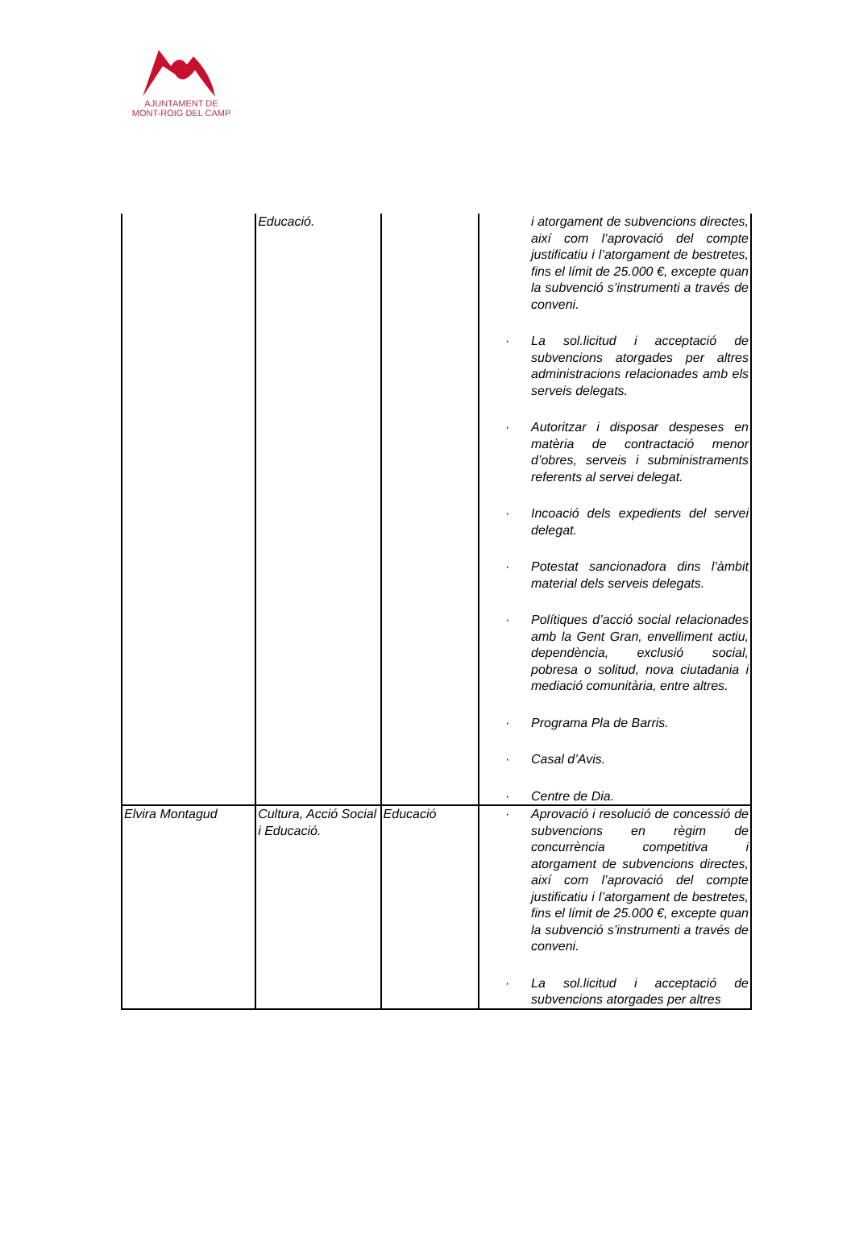AJUNTAMENT DE
MONT-ROIG DEL CAMP
| | Educació. | | i atorgament de subvencions directes, així com l’aprovació del compte justificatiu i l’atorgament de bestretes, fins el límit de 25.000 €, excepte quan la subvenció s’instrumenti a través de conveni. · La sol.licitud i acceptació de subvencions atorgades per altres administracions relacionades amb els serveis delegats. · Autoritzar i disposar despeses en matèria de contractació menor d’obres, serveis i subministraments referents al servei delegat. · Incoació dels expedients del servei delegat. · Potestat sancionadora dins l’àmbit material dels serveis delegats. · Polítiques d’acció social relacionades amb la Gent Gran, envelliment actiu, dependència, exclusió social, pobresa o solitud, nova ciutadania i mediació comunitària, entre altres. · Programa Pla de Barris. · Casal d’Avis. · Centre de Dia. |
| Elvira Montagud | Cultura, Acció Social i Educació. | Educació | · Aprovació i resolució de concessió de subvencions en règim de concurrència competitiva i atorgament de subvencions directes, així com l’aprovació del compte justificatiu i l’atorgament de bestretes, fins el límit de 25.000 €, excepte quan la subvenció s’instrumenti a través de conveni. · La sol.licitud i acceptació de subvencions atorgades per altres |